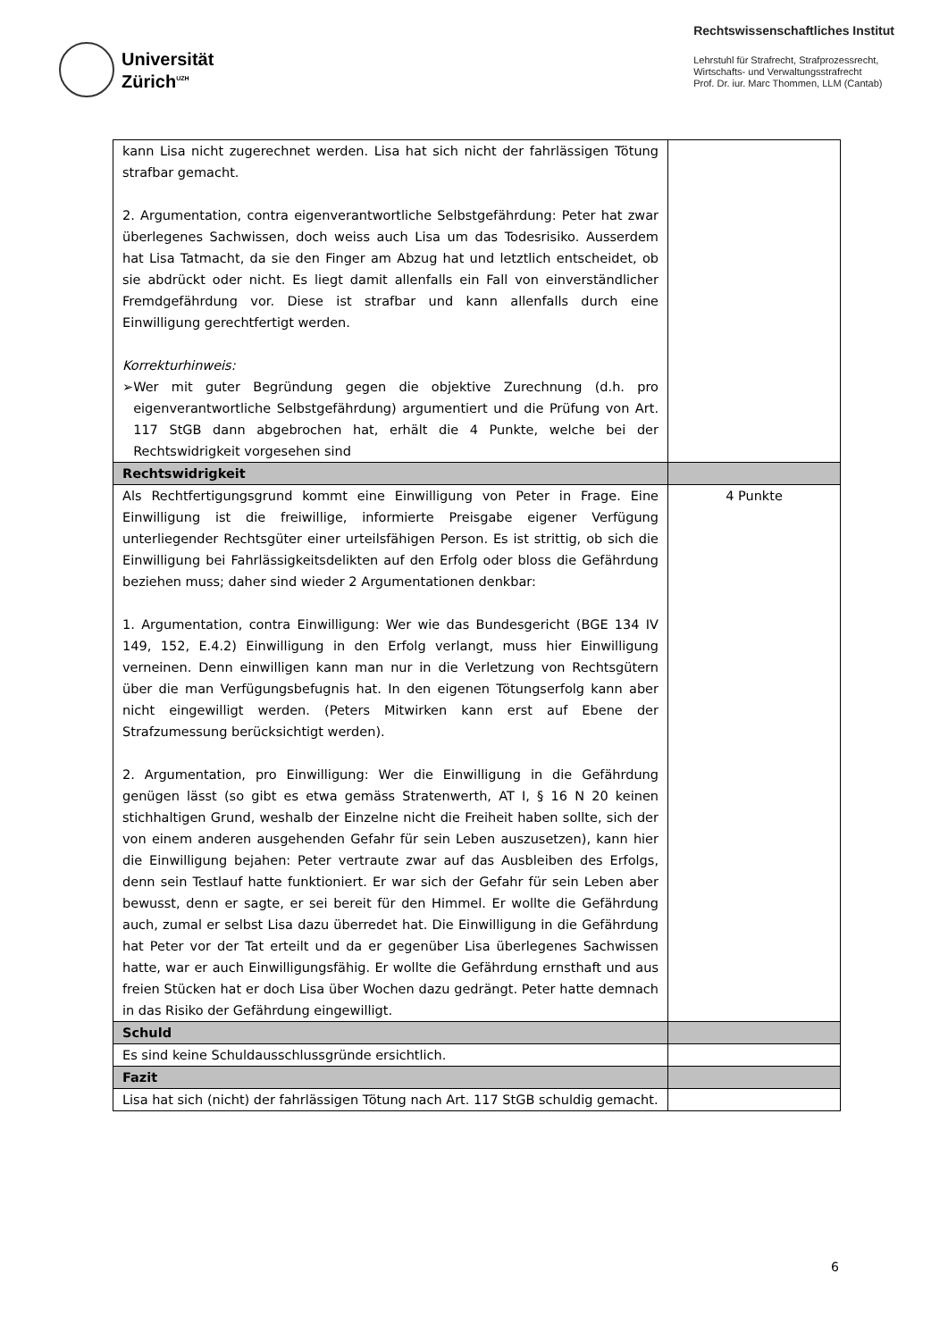Universität
Zürich<sup>UZH</sup>
Rechtswissenschaftliches Institut
Lehrstuhl für Strafrecht, Strafprozessrecht,
Wirtschafts- und Verwaltungsstrafrecht
Prof. Dr. iur. Marc Thommen, LLM (Cantab)
| kann Lisa nicht zugerechnet werden. Lisa hat sich nicht der fahrlässigen Tötung strafbar gemacht. 2. Argumentation, contra eigenverantwortliche Selbstgefährdung: Peter hat zwar überlegenes Sachwissen, doch weiss auch Lisa um das Todesrisiko. Ausserdem hat Lisa Tatmacht, da sie den Finger am Abzug hat und letztlich entscheidet, ob sie abdrückt oder nicht. Es liegt damit allenfalls ein Fall von einverständlicher Fremdgefährdung vor. Diese ist strafbar und kann allenfalls durch eine Einwilligung gerechtfertigt werden. Korrekturhinweis: ➢ Wer mit guter Begründung gegen die objektive Zurechnung (d.h. pro eigenverantwortliche Selbstgefährdung) argumentiert und die Prüfung von Art. 117 StGB dann abgebrochen hat, erhält die 4 Punkte, welche bei der Rechtswidrigkeit vorgesehen sind | |
| Rechtswidrigkeit | |
| Als Rechtfertigungsgrund kommt eine Einwilligung von Peter in Frage. Eine Einwilligung ist die freiwillige, informierte Preisgabe eigener Verfügung unterliegender Rechtsgüter einer urteilsfähigen Person. Es ist strittig, ob sich die Einwilligung bei Fahrlässigkeitsdelikten auf den Erfolg oder bloss die Gefährdung beziehen muss; daher sind wieder 2 Argumentationen denkbar: 1. Argumentation, contra Einwilligung: Wer wie das Bundesgericht (BGE 134 IV 149, 152, E.4.2) Einwilligung in den Erfolg verlangt, muss hier Einwilligung verneinen. Denn einwilligen kann man nur in die Verletzung von Rechtsgütern über die man Verfügungsbefugnis hat. In den eigenen Tötungserfolg kann aber nicht eingewilligt werden. (Peters Mitwirken kann erst auf Ebene der Strafzumessung berücksichtigt werden). 2. Argumentation, pro Einwilligung: Wer die Einwilligung in die Gefährdung genügen lässt (so gibt es etwa gemäss Stratenwerth, AT I, § 16 N 20 keinen stichhaltigen Grund, weshalb der Einzelne nicht die Freiheit haben sollte, sich der von einem anderen ausgehenden Gefahr für sein Leben auszusetzen), kann hier die Einwilligung bejahen: Peter vertraute zwar auf das Ausbleiben des Erfolgs, denn sein Testlauf hatte funktioniert. Er war sich der Gefahr für sein Leben aber bewusst, denn er sagte, er sei bereit für den Himmel. Er wollte die Gefährdung auch, zumal er selbst Lisa dazu überredet hat. Die Einwilligung in die Gefährdung hat Peter vor der Tat erteilt und da er gegenüber Lisa überlegenes Sachwissen hatte, war er auch Einwilligungsfähig. Er wollte die Gefährdung ernsthaft und aus freien Stücken hat er doch Lisa über Wochen dazu gedrängt. Peter hatte demnach in das Risiko der Gefährdung eingewilligt. | 4 Punkte |
| Schuld | |
| Es sind keine Schuldausschlussgründe ersichtlich. | |
| Fazit | |
| Lisa hat sich (nicht) der fahrlässigen Tötung nach Art. 117 StGB schuldig gemacht. | |
6